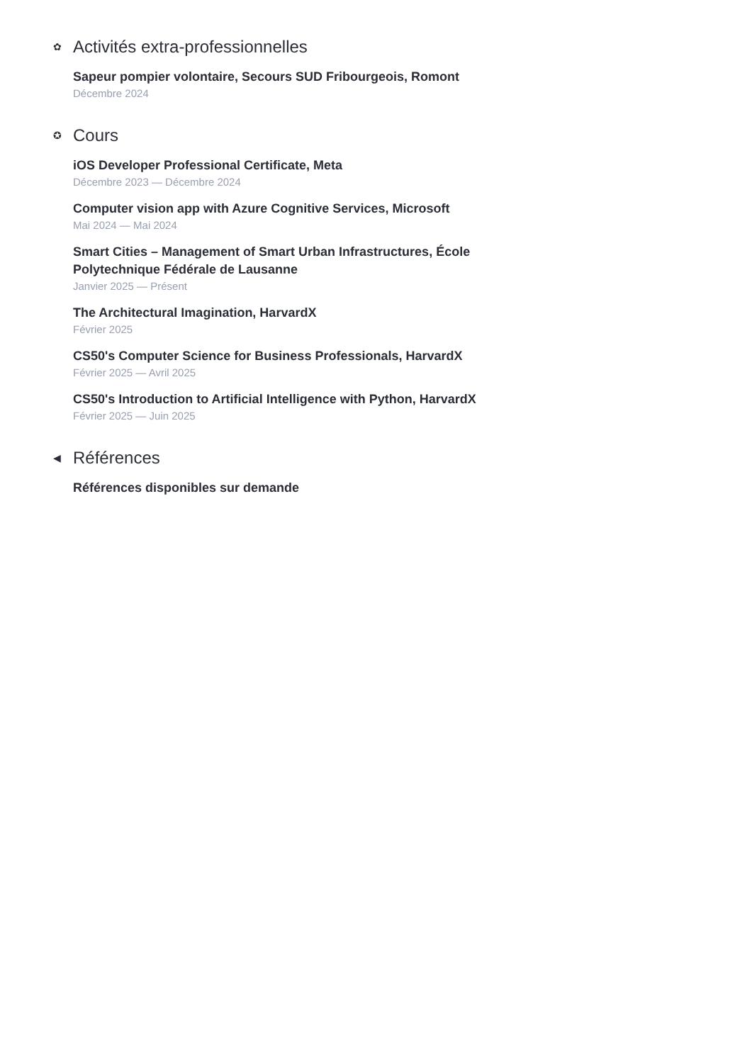✿ Activités extra-professionnelles
Sapeur pompier volontaire, Secours SUD Fribourgeois, Romont
Décembre 2024
✪ Cours
iOS Developer Professional Certificate, Meta
Décembre 2023 — Décembre 2024
Computer vision app with Azure Cognitive Services, Microsoft
Mai 2024 — Mai 2024
Smart Cities – Management of Smart Urban Infrastructures, École Polytechnique Fédérale de Lausanne
Janvier 2025 — Présent
The Architectural Imagination, HarvardX
Février 2025
CS50's Computer Science for Business Professionals, HarvardX
Février 2025 — Avril 2025
CS50's Introduction to Artificial Intelligence with Python, HarvardX
Février 2025 — Juin 2025
◀ Références
Références disponibles sur demande